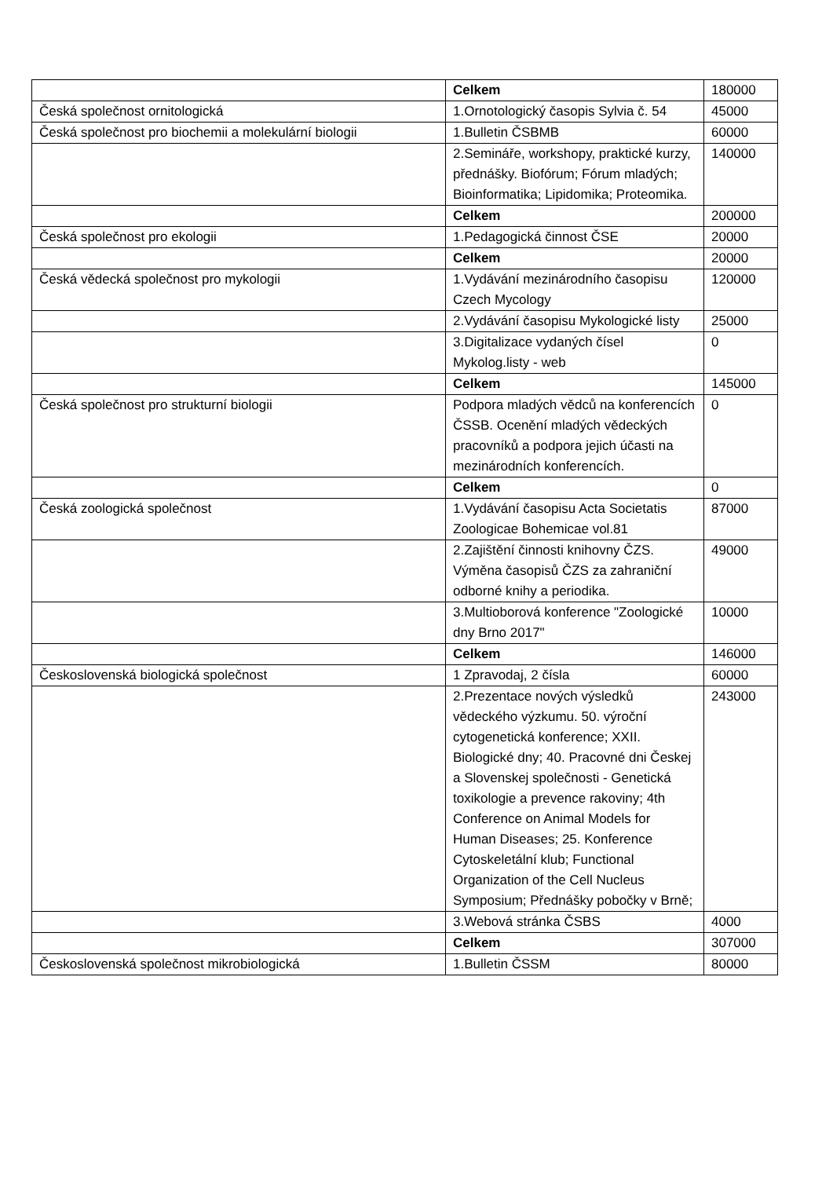| | Celkem | 180000 |
| Česká společnost ornitologická | 1.Ornotologický časopis Sylvia č. 54 | 45000 |
| Česká společnost pro biochemii a molekulární biologii | 1.Bulletin ČSBMB | 60000 |
| | 2.Semináře, workshopy, praktické kurzy, přednášky. Biofórum; Fórum mladých; Bioinformatika; Lipidomika; Proteomika. | 140000 |
| | Celkem | 200000 |
| Česká společnost pro ekologii | 1.Pedagogická činnost ČSE | 20000 |
| | Celkem | 20000 |
| Česká vědecká společnost pro mykologii | 1.Vydávání mezinárodního časopisu Czech Mycology | 120000 |
| | 2.Vydávání časopisu Mykologické listy | 25000 |
| | 3.Digitalizace vydaných čísel Mykolog.listy - web | 0 |
| | Celkem | 145000 |
| Česká společnost pro strukturní biologii | Podpora mladých vědců na konferencích ČSSB. Ocenění mladých vědeckých pracovníků a podpora jejich účasti na mezinárodních konferencích. | 0 |
| | Celkem | 0 |
| Česká zoologická společnost | 1.Vydávání časopisu Acta Societatis Zoologicae Bohemicae vol.81 | 87000 |
| | 2.Zajištění činnosti knihovny ČZS. Výměna časopisů ČZS za zahraniční odborné knihy a periodika. | 49000 |
| | 3.Multioborová konference "Zoologické dny Brno 2017" | 10000 |
| | Celkem | 146000 |
| Československá biologická společnost | 1 Zpravodaj, 2 čísla | 60000 |
| | 2.Prezentace nových výsledků vědeckého výzkumu. 50. výroční cytogenetická konference; XXII. Biologické dny; 40. Pracovné dni Českej a Slovenskej společnosti - Genetická toxikologie a prevence rakoviny; 4th Conference on Animal Models for Human Diseases; 25. Konference Cytoskeletální klub; Functional Organization of the Cell Nucleus Symposium; Přednášky pobočky v Brně; | 243000 |
| | 3.Webová stránka ČSBS | 4000 |
| | Celkem | 307000 |
| Československá společnost mikrobiologická | 1.Bulletin ČSSM | 80000 |